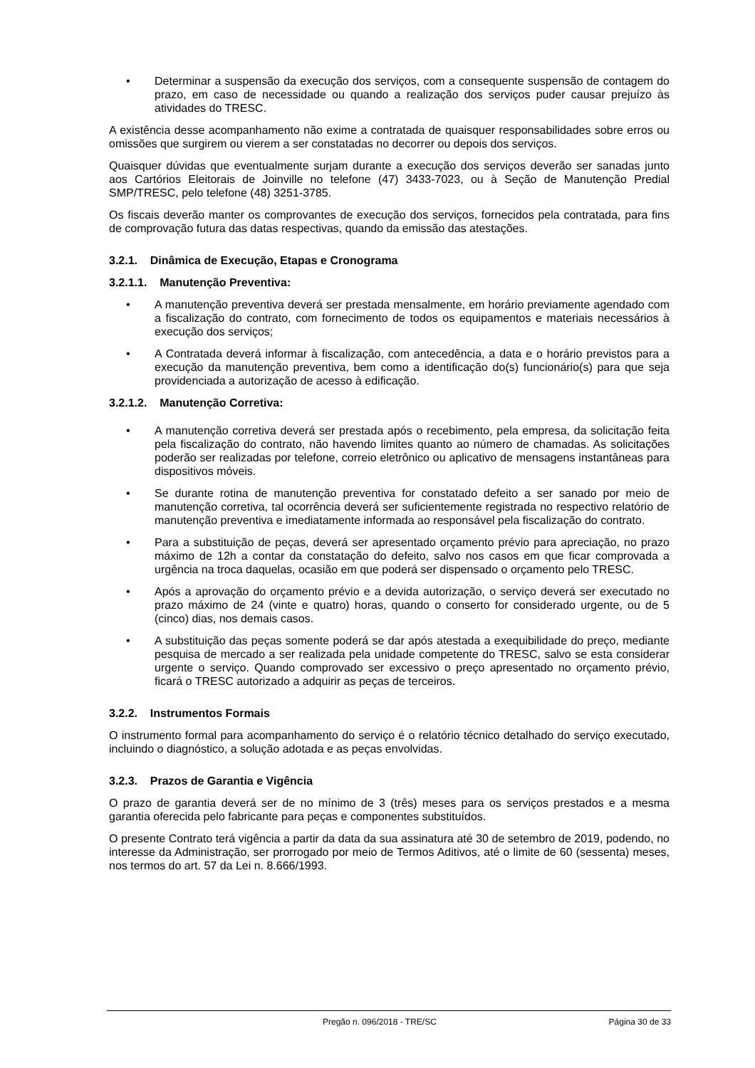• Determinar a suspensão da execução dos serviços, com a consequente suspensão de contagem do prazo, em caso de necessidade ou quando a realização dos serviços puder causar prejuízo às atividades do TRESC.
A existência desse acompanhamento não exime a contratada de quaisquer responsabilidades sobre erros ou omissões que surgirem ou vierem a ser constatadas no decorrer ou depois dos serviços.
Quaisquer dúvidas que eventualmente surjam durante a execução dos serviços deverão ser sanadas junto aos Cartórios Eleitorais de Joinville no telefone (47) 3433-7023, ou à Seção de Manutenção Predial SMP/TRESC, pelo telefone (48) 3251-3785.
Os fiscais deverão manter os comprovantes de execução dos serviços, fornecidos pela contratada, para fins de comprovação futura das datas respectivas, quando da emissão das atestações.
3.2.1. Dinâmica de Execução, Etapas e Cronograma
3.2.1.1. Manutenção Preventiva:
• A manutenção preventiva deverá ser prestada mensalmente, em horário previamente agendado com a fiscalização do contrato, com fornecimento de todos os equipamentos e materiais necessários à execução dos serviços;
• A Contratada deverá informar à fiscalização, com antecedência, a data e o horário previstos para a execução da manutenção preventiva, bem como a identificação do(s) funcionário(s) para que seja providenciada a autorização de acesso à edificação.
3.2.1.2. Manutenção Corretiva:
• A manutenção corretiva deverá ser prestada após o recebimento, pela empresa, da solicitação feita pela fiscalização do contrato, não havendo limites quanto ao número de chamadas. As solicitações poderão ser realizadas por telefone, correio eletrônico ou aplicativo de mensagens instantâneas para dispositivos móveis.
• Se durante rotina de manutenção preventiva for constatado defeito a ser sanado por meio de manutenção corretiva, tal ocorrência deverá ser suficientemente registrada no respectivo relatório de manutenção preventiva e imediatamente informada ao responsável pela fiscalização do contrato.
• Para a substituição de peças, deverá ser apresentado orçamento prévio para apreciação, no prazo máximo de 12h a contar da constatação do defeito, salvo nos casos em que ficar comprovada a urgência na troca daquelas, ocasião em que poderá ser dispensado o orçamento pelo TRESC.
• Após a aprovação do orçamento prévio e a devida autorização, o serviço deverá ser executado no prazo máximo de 24 (vinte e quatro) horas, quando o conserto for considerado urgente, ou de 5 (cinco) dias, nos demais casos.
• A substituição das peças somente poderá se dar após atestada a exequibilidade do preço, mediante pesquisa de mercado a ser realizada pela unidade competente do TRESC, salvo se esta considerar urgente o serviço. Quando comprovado ser excessivo o preço apresentado no orçamento prévio, ficará o TRESC autorizado a adquirir as peças de terceiros.
3.2.2. Instrumentos Formais
O instrumento formal para acompanhamento do serviço é o relatório técnico detalhado do serviço executado, incluindo o diagnóstico, a solução adotada e as peças envolvidas.
3.2.3. Prazos de Garantia e Vigência
O prazo de garantia deverá ser de no mínimo de 3 (três) meses para os serviços prestados e a mesma garantia oferecida pelo fabricante para peças e componentes substituídos.
O presente Contrato terá vigência a partir da data da sua assinatura até 30 de setembro de 2019, podendo, no interesse da Administração, ser prorrogado por meio de Termos Aditivos, até o limite de 60 (sessenta) meses, nos termos do art. 57 da Lei n. 8.666/1993.
Pregão n. 096/2018 - TRE/SC Página 30 de 33